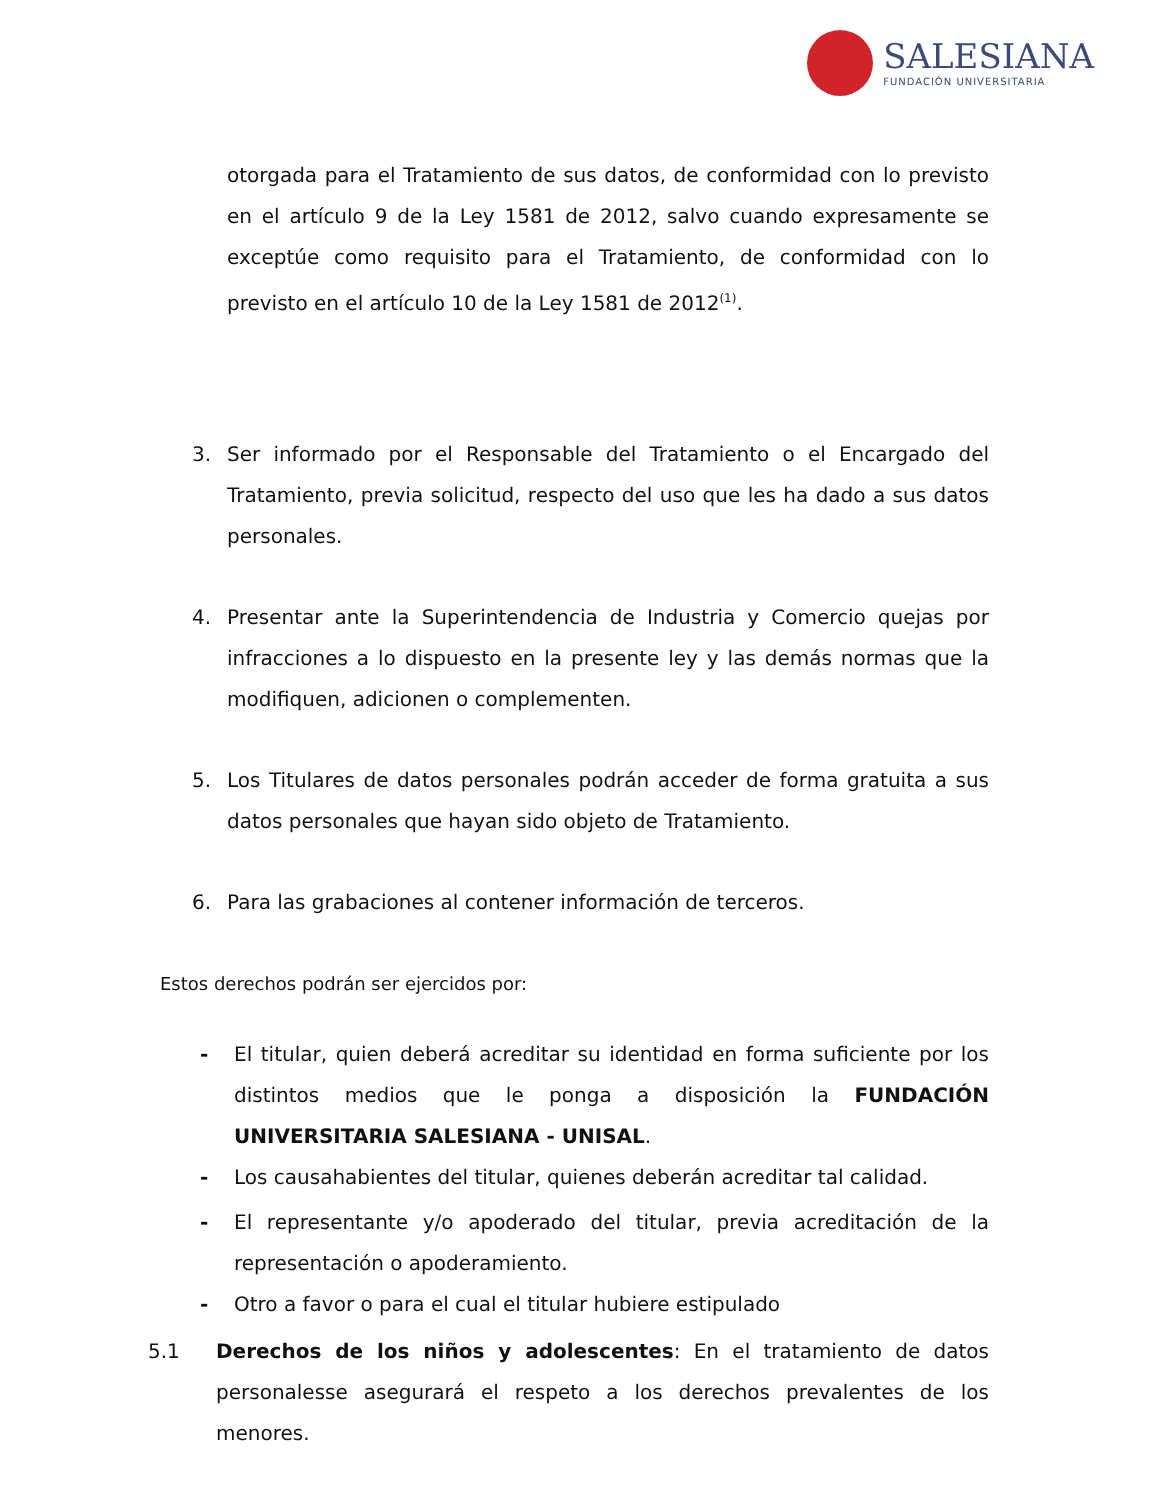SALESIANA
FUNDACIÓN UNIVERSITARIA
otorgada para el Tratamiento de sus datos, de conformidad con lo previsto en el artículo 9 de la Ley 1581 de 2012, salvo cuando expresamente se exceptúe como requisito para el Tratamiento, de conformidad con lo previsto en el artículo 10 de la Ley 1581 de 2012<sup>(1)</sup>.
3. Ser informado por el Responsable del Tratamiento o el Encargado del Tratamiento, previa solicitud, respecto del uso que les ha dado a sus datos personales.
4. Presentar ante la Superintendencia de Industria y Comercio quejas por infracciones a lo dispuesto en la presente ley y las demás normas que la modifiquen, adicionen o complementen.
5. Los Titulares de datos personales podrán acceder de forma gratuita a sus datos personales que hayan sido objeto de Tratamiento.
6. Para las grabaciones al contener información de terceros.
Estos derechos podrán ser ejercidos por:
- El titular, quien deberá acreditar su identidad en forma suficiente por los distintos medios que le ponga a disposición la FUNDACIÓN UNIVERSITARIA SALESIANA - UNISAL.
- Los causahabientes del titular, quienes deberán acreditar tal calidad.
- El representante y/o apoderado del titular, previa acreditación de la representación o apoderamiento.
- Otro a favor o para el cual el titular hubiere estipulado
5.1 Derechos de los niños y adolescentes: En el tratamiento de datos personalesse asegurará el respeto a los derechos prevalentes de los menores.